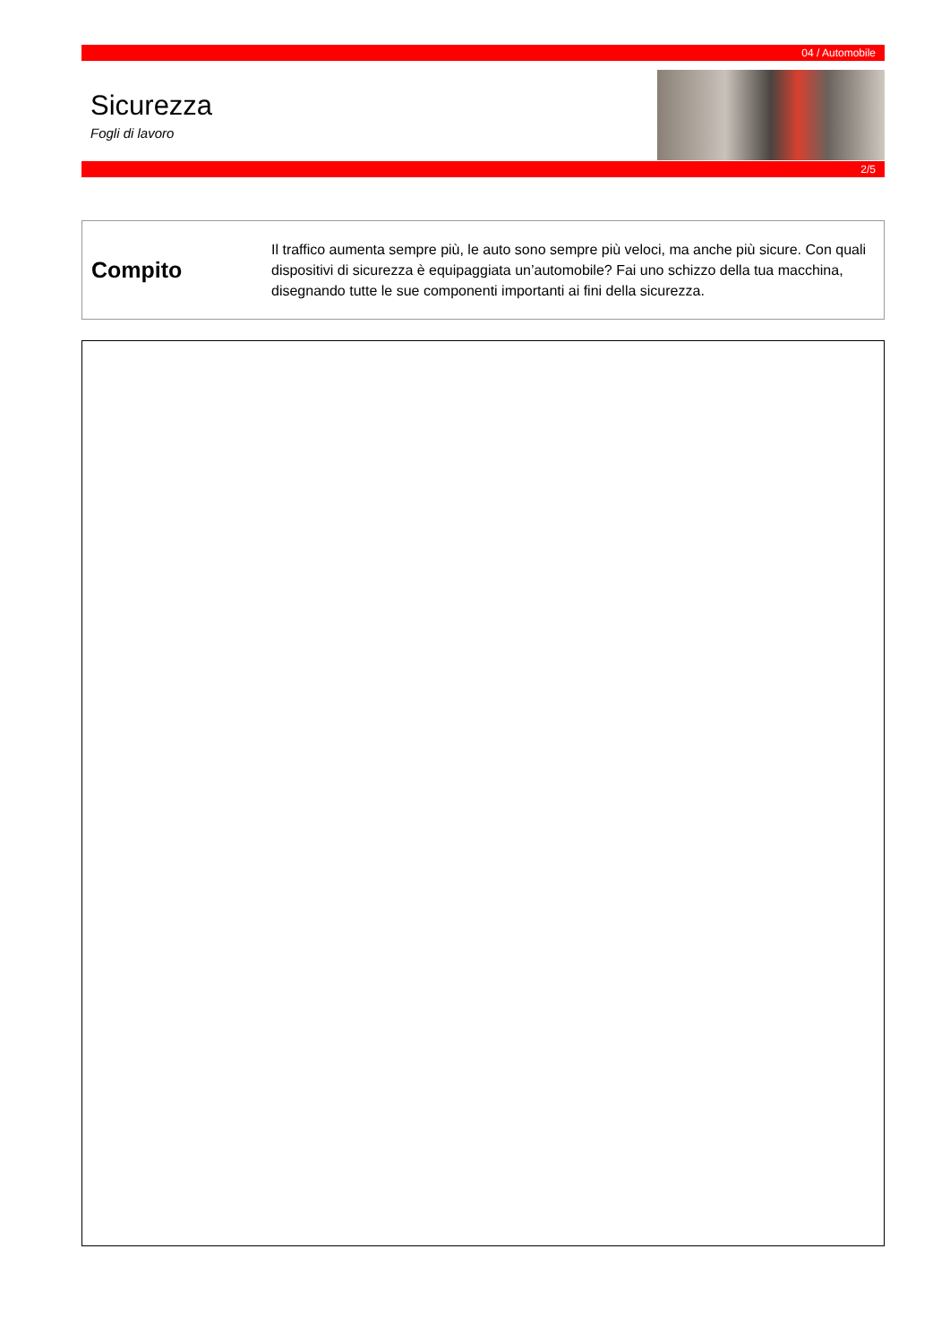04 / Automobile
Sicurezza
Fogli di lavoro
2/5
Compito
Il traffico aumenta sempre più, le auto sono sempre più veloci, ma anche più sicure. Con quali dispositivi di sicurezza è equipaggiata un’automobile? Fai uno schizzo della tua macchina, disegnando tutte le sue componenti importanti ai fini della sicurezza.